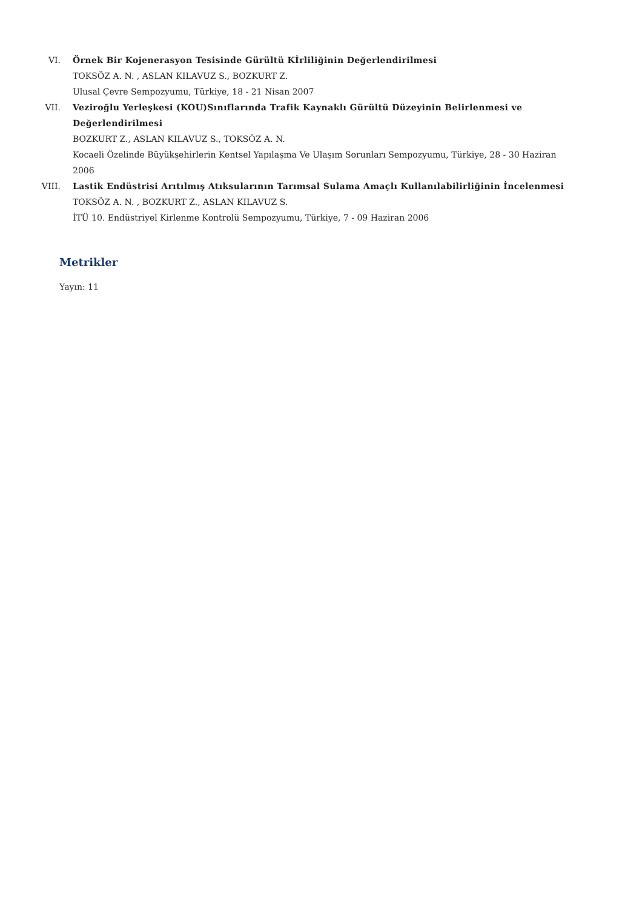VI. Örnek Bir Kojenerasyon Tesisinde Gürültü Kİrliliğinin Değerlendirilmesi
TOKSÖZ A. N. , ASLAN KILAVUZ S., BOZKURT Z.
Ulusal Çevre Sempozyumu, Türkiye, 18 - 21 Nisan 2007
VII. Veziroğlu Yerleşkesi (KOU)Sınıflarında Trafik Kaynaklı Gürültü Düzeyinin Belirlenmesi ve Değerlendirilmesi
BOZKURT Z., ASLAN KILAVUZ S., TOKSÖZ A. N.
Kocaeli Özelinde Büyükşehirlerin Kentsel Yapılaşma Ve Ulaşım Sorunları Sempozyumu, Türkiye, 28 - 30 Haziran 2006
VIII. Lastik Endüstrisi Arıtılmış Atıksularının Tarımsal Sulama Amaçlı Kullanılabilirliğinin İncelenmesi
TOKSÖZ A. N. , BOZKURT Z., ASLAN KILAVUZ S.
İTÜ 10. Endüstriyel Kirlenme Kontrolü Sempozyumu, Türkiye, 7 - 09 Haziran 2006
Metrikler
Yayın: 11